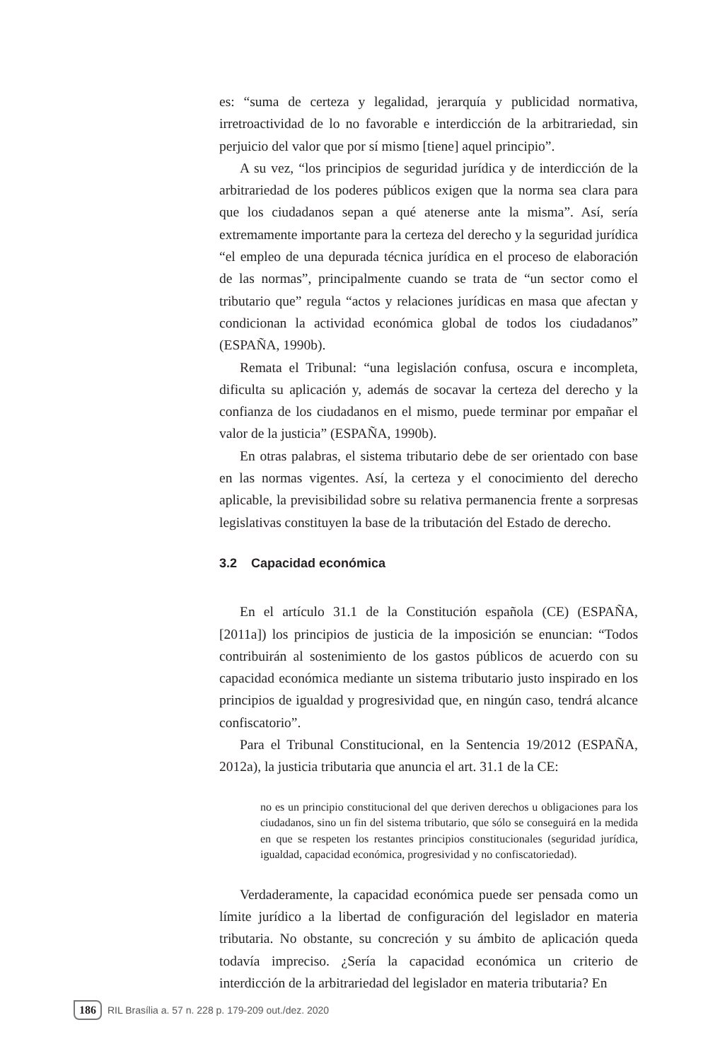es: “suma de certeza y legalidad, jerarquía y publicidad normativa, irretroactividad de lo no favorable e interdicción de la arbitrariedad, sin perjuicio del valor que por sí mismo [tiene] aquel principio”.
A su vez, “los principios de seguridad jurídica y de interdicción de la arbitrariedad de los poderes públicos exigen que la norma sea clara para que los ciudadanos sepan a qué atenerse ante la misma”. Así, sería extremamente importante para la certeza del derecho y la seguridad jurídica “el empleo de una depurada técnica jurídica en el proceso de elaboración de las normas”, principalmente cuando se trata de “un sector como el tributario que” regula “actos y relaciones jurídicas en masa que afectan y condicionan la actividad económica global de todos los ciudadanos” (ESPAÑA, 1990b).
Remata el Tribunal: “una legislación confusa, oscura e incompleta, dificulta su aplicación y, además de socavar la certeza del derecho y la confianza de los ciudadanos en el mismo, puede terminar por empañar el valor de la justicia” (ESPAÑA, 1990b).
En otras palabras, el sistema tributario debe de ser orientado con base en las normas vigentes. Así, la certeza y el conocimiento del derecho aplicable, la previsibilidad sobre su relativa permanencia frente a sorpresas legislativas constituyen la base de la tributación del Estado de derecho.
3.2 Capacidad económica
En el artículo 31.1 de la Constitución española (CE) (ESPAÑA, [2011a]) los principios de justicia de la imposición se enuncian: “Todos contribuirán al sostenimiento de los gastos públicos de acuerdo con su capacidad económica mediante un sistema tributario justo inspirado en los principios de igualdad y progresividad que, en ningún caso, tendrá alcance confiscatorio”.
Para el Tribunal Constitucional, en la Sentencia 19/2012 (ESPAÑA, 2012a), la justicia tributaria que anuncia el art. 31.1 de la CE:
no es un principio constitucional del que deriven derechos u obligaciones para los ciudadanos, sino un fin del sistema tributario, que sólo se conseguirá en la medida en que se respeten los restantes principios constitucionales (seguridad jurídica, igualdad, capacidad económica, progresividad y no confiscatoriedad).
Verdaderamente, la capacidad económica puede ser pensada como un límite jurídico a la libertad de configuración del legislador en materia tributaria. No obstante, su concreción y su ámbito de aplicación queda todavía impreciso. ¿Sería la capacidad económica un criterio de interdicción de la arbitrariedad del legislador en materia tributaria? En
186 RIL Brasília a. 57 n. 228 p. 179-209 out./dez. 2020